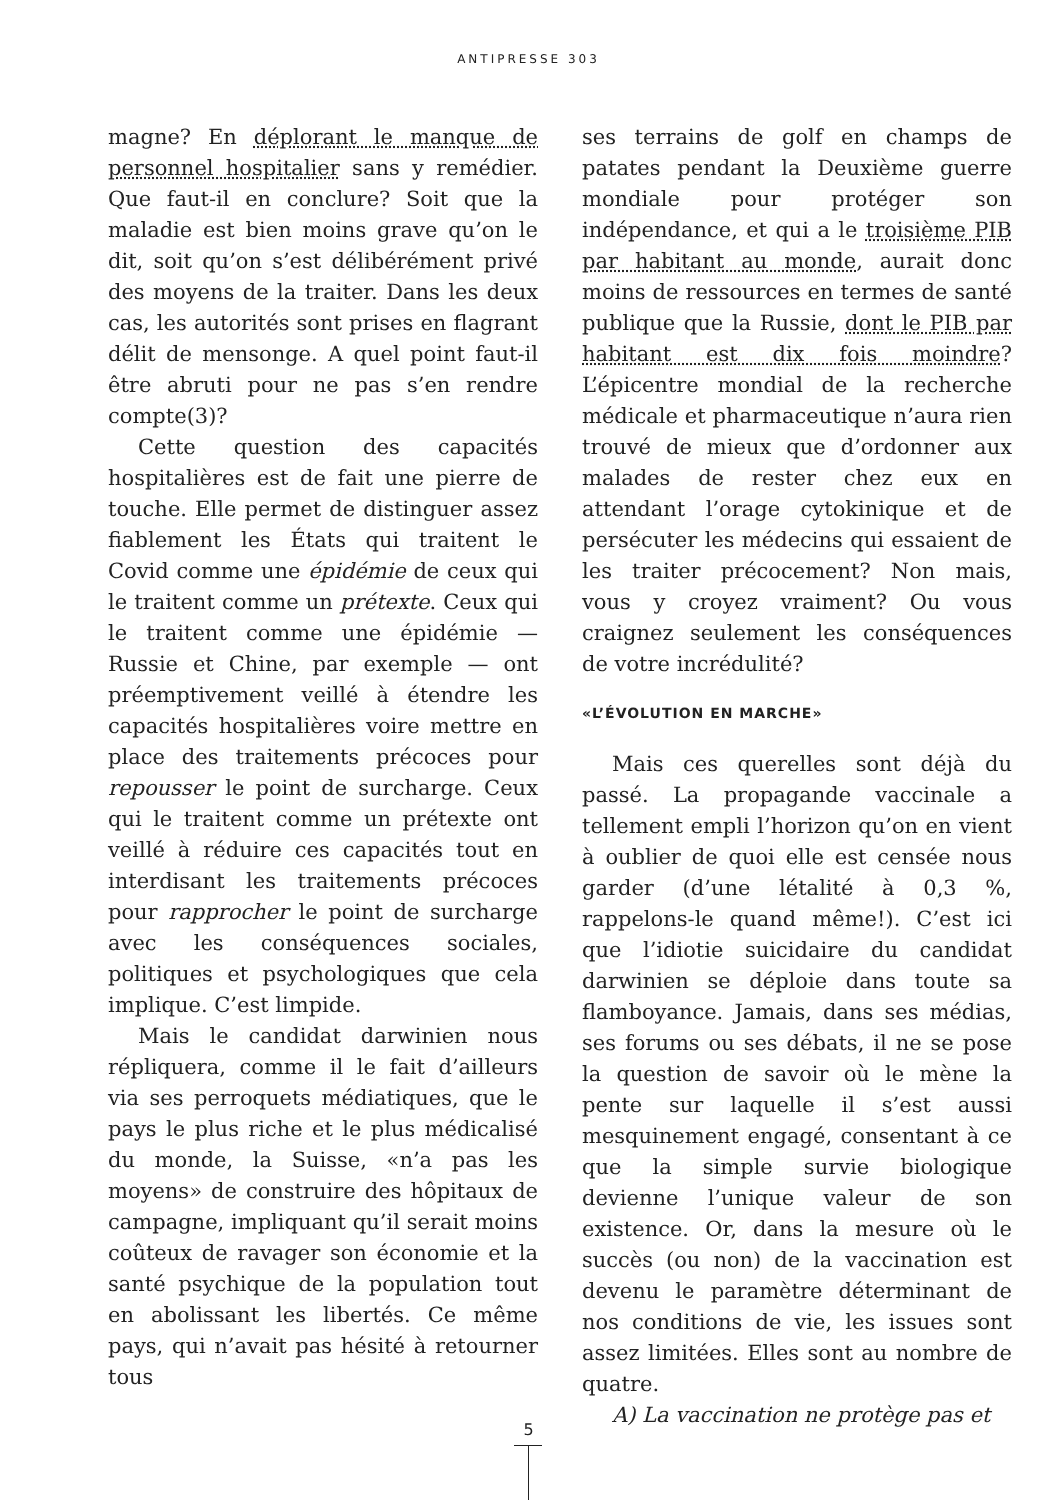ANTIPRESSE 303
magne? En déplorant le manque de personnel hospitalier sans y remédier. Que faut-il en conclure? Soit que la maladie est bien moins grave qu’on le dit, soit qu’on s’est délibérément privé des moyens de la traiter. Dans les deux cas, les autorités sont prises en flagrant délit de mensonge. A quel point faut-il être abruti pour ne pas s’en rendre compte(3)?
Cette question des capacités hospitalières est de fait une pierre de touche. Elle permet de distinguer assez fiablement les États qui traitent le Covid comme une épidémie de ceux qui le traitent comme un prétexte. Ceux qui le traitent comme une épidémie — Russie et Chine, par exemple — ont préemptivement veillé à étendre les capacités hospitalières voire mettre en place des traitements précoces pour repousser le point de surcharge. Ceux qui le traitent comme un prétexte ont veillé à réduire ces capacités tout en interdisant les traitements précoces pour rapprocher le point de surcharge avec les conséquences sociales, politiques et psychologiques que cela implique. C’est limpide.
Mais le candidat darwinien nous répliquera, comme il le fait d’ailleurs via ses perroquets médiatiques, que le pays le plus riche et le plus médicalisé du monde, la Suisse, «n’a pas les moyens» de construire des hôpitaux de campagne, impliquant qu’il serait moins coûteux de ravager son économie et la santé psychique de la population tout en abolissant les libertés. Ce même pays, qui n’avait pas hésité à retourner tous
ses terrains de golf en champs de patates pendant la Deuxième guerre mondiale pour protéger son indépendance, et qui a le troisième PIB par habitant au monde, aurait donc moins de ressources en termes de santé publique que la Russie, dont le PIB par habitant est dix fois moindre? L’épicentre mondial de la recherche médicale et pharmaceutique n’aura rien trouvé de mieux que d’ordonner aux malades de rester chez eux en attendant l’orage cytokinique et de persécuter les médecins qui essaient de les traiter précocement? Non mais, vous y croyez vraiment? Ou vous craignez seulement les conséquences de votre incrédulité?
«L’ÉVOLUTION EN MARCHE»
Mais ces querelles sont déjà du passé. La propagande vaccinale a tellement empli l’horizon qu’on en vient à oublier de quoi elle est censée nous garder (d’une létalité à 0,3 %, rappelons-le quand même!). C’est ici que l’idiotie suicidaire du candidat darwinien se déploie dans toute sa flamboyance. Jamais, dans ses médias, ses forums ou ses débats, il ne se pose la question de savoir où le mène la pente sur laquelle il s’est aussi mesquinement engagé, consentant à ce que la simple survie biologique devienne l’unique valeur de son existence. Or, dans la mesure où le succès (ou non) de la vaccination est devenu le paramètre déterminant de nos conditions de vie, les issues sont assez limitées. Elles sont au nombre de quatre.
A) La vaccination ne protège pas et
5